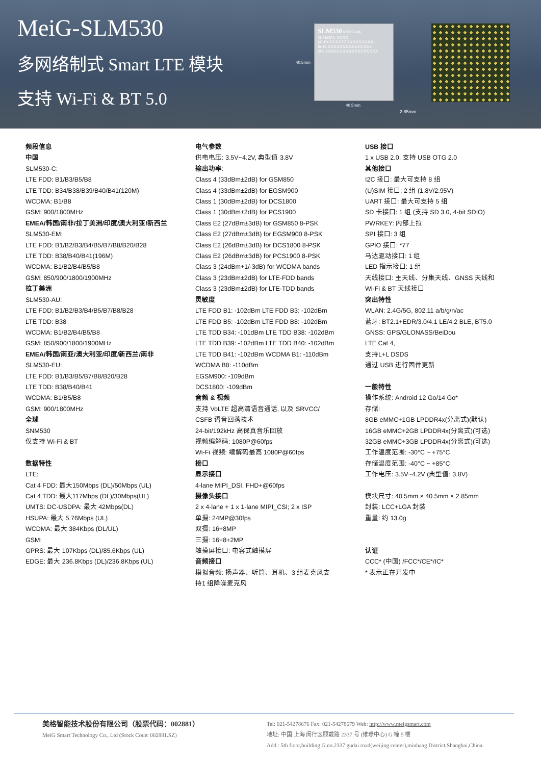MeiG-SLM530
多网络制式 Smart LTE 模块
支持 Wi-Fi & BT 5.0
SLM530 MEIGLink
SLM530X-XXXX
MEID:XXXXXXXXXXXXXXX
IMEI:XXXXXXXXXXXXXXX
SN: XXXXXXXXXXXXXXXXXX
40.5mm
40.5mm
2.85mm
频段信息
中国
SLM530-C:
LTE FDD: B1/B3/B5/B8
LTE TDD: B34/B38/B39/B40/B41(120M)
WCDMA: B1/B8
GSM: 900/1800MHz
EMEA/韩国/南非/拉丁美洲/印度/澳大利亚/新西兰
SLM530-EM:
LTE FDD: B1/B2/B3/B4/B5/B7/B8/B20/B28
LTE TDD: B38/B40/B41(196M)
WCDMA: B1/B2/B4/B5/B8
GSM: 850/900/1800/1900MHz
拉丁美洲
SLM530-AU:
LTE FDD: B1/B2/B3/B4/B5/B7/B8/B28
LTE TDD: B38
WCDMA: B1/B2/B4/B5/B8
GSM: 850/900/1800/1900MHz
EMEA/韩国/南亚/澳大利亚/印度/新西兰/南非
SLM530-EU:
LTE FDD: B1/B3/B5/B7/B8/B20/B28
LTE TDD: B38/B40/B41
WCDMA: B1/B5/B8
GSM: 900/1800MHz
全球
SNM530
仅支持 Wi-Fi & BT
数据特性
LTE:
Cat 4 FDD: 最大150Mbps (DL)/50Mbps (UL)
Cat 4 TDD: 最大117Mbps (DL)/30Mbps(UL)
UMTS: DC-USDPA: 最大 42Mbps(DL)
HSUPA: 最大 5.76Mbps (UL)
WCDMA: 最大 384Kbps (DL/UL)
GSM:
GPRS: 最大 107Kbps (DL)/85.6Kbps (UL)
EDGE: 最大 236.8Kbps (DL)/236.8Kbps (UL)
电气参数
供电电压: 3.5V~4.2V, 典型值 3.8V
输出功率:
Class 4 (33dBm±2dB) for GSM850
Class 4 (33dBm±2dB) for EGSM900
Class 1 (30dBm±2dB) for DCS1800
Class 1 (30dBm±2dB) for PCS1900
Class E2 (27dBm±3dB) for GSM850 8-PSK
Class E2 (27dBm±3dB) for EGSM900 8-PSK
Class E2 (26dBm±3dB) for DCS1800 8-PSK
Class E2 (26dBm±3dB) for PCS1900 8-PSK
Class 3 (24dBm+1/-3dB) for WCDMA bands
Class 3 (23dBm±2dB) for LTE-FDD bands
Class 3 (23dBm±2dB) for LTE-TDD bands
灵敏度
LTE FDD B1: -102dBm LTE FDD B3: -102dBm
LTE FDD B5: -102dBm LTE FDD B8: -102dBm
LTE TDD B34: -101dBm LTE TDD B38: -102dBm
LTE TDD B39: -102dBm LTE TDD B40: -102dBm
LTE TDD B41: -102dBm WCDMA B1: -110dBm
WCDMA B8: -110dBm
EGSM900: -109dBm
DCS1800: -109dBm
音频 & 视频
支持 VoLTE 超高清语音通话, 以及 SRVCC/
CSFB 语音回落技术
24-bit/192kHz 高保真音乐回放
视频编解码: 1080P@60fps
Wi-Fi 视频: 编解码最高 1080P@60fps
接口
显示接口
4-lane MIPI_DSI, FHD+@60fps
摄像头接口
2 x 4-lane + 1 x 1-lane MIPI_CSI; 2 x ISP
单摄: 24MP@30fps
双摄: 16+8MP
三摄: 16+8+2MP
触摸屏接口: 电容式触摸屏
音频接口
模拟音频: 扬声器、听筒、耳机、3 组麦克风支
持1 组降噪麦克风
USB 接口
1 x USB 2.0, 支持 USB OTG 2.0
其他接口
I2C 接口: 最大可支持 8 组
(U)SIM 接口: 2 组 (1.8V/2.95V)
UART 接口: 最大可支持 5 组
SD 卡接口: 1 组 (支持 SD 3.0, 4-bit SDIO)
PWRKEY: 内部上拉
SPI 接口: 3 组
GPIO 接口: *77
马达驱动接口: 1 组
LED 指示接口: 1 组
天线接口: 主天线、分集天线、GNSS 天线和
Wi-Fi & BT 天线接口
突出特性
WLAN: 2.4G/5G, 802.11 a/b/g/n/ac
蓝牙: BT2.1+EDR/3.0/4.1 LE/4.2 BLE, BT5.0
GNSS: GPS/GLONASS/BeiDou
LTE Cat 4,
支持L+L DSDS
通过 USB 进行固件更新
一般特性
操作系统: Android 12 Go/14 Go*
存储:
8GB eMMC+1GB LPDDR4x(分离式)(默认)
16GB eMMC+2GB LPDDR4x(分离式)(可选)
32GB eMMC+3GB LPDDR4x(分离式)(可选)
工作温度范围: -30°C ~ +75°C
存储温度范围: -40°C ~ +85°C
工作电压: 3.5V~4.2V (典型值: 3.8V)
模块尺寸: 40.5mm × 40.5mm × 2.85mm
封装: LCC+LGA 封装
重量: 约 13.0g
认证
CCC* (中国) /FCC*/CE*/IC*
* 表示正在开发中
美格智能技术股份有限公司（股票代码：002881）
MeiG Smart Technology Co., Ltd (Stock Code: 002881.SZ)
Tel: 021-54278676 Fax: 021-54278679 Web: http://www.meigsmart.com
地址: 中国 上海 闵行区顾戴路 2337 号 (维璟中心) G 幢 5 楼
Add : 5th floor,building G,no.2337 gudai road(weijing center),minhang District,Shanghai,China.